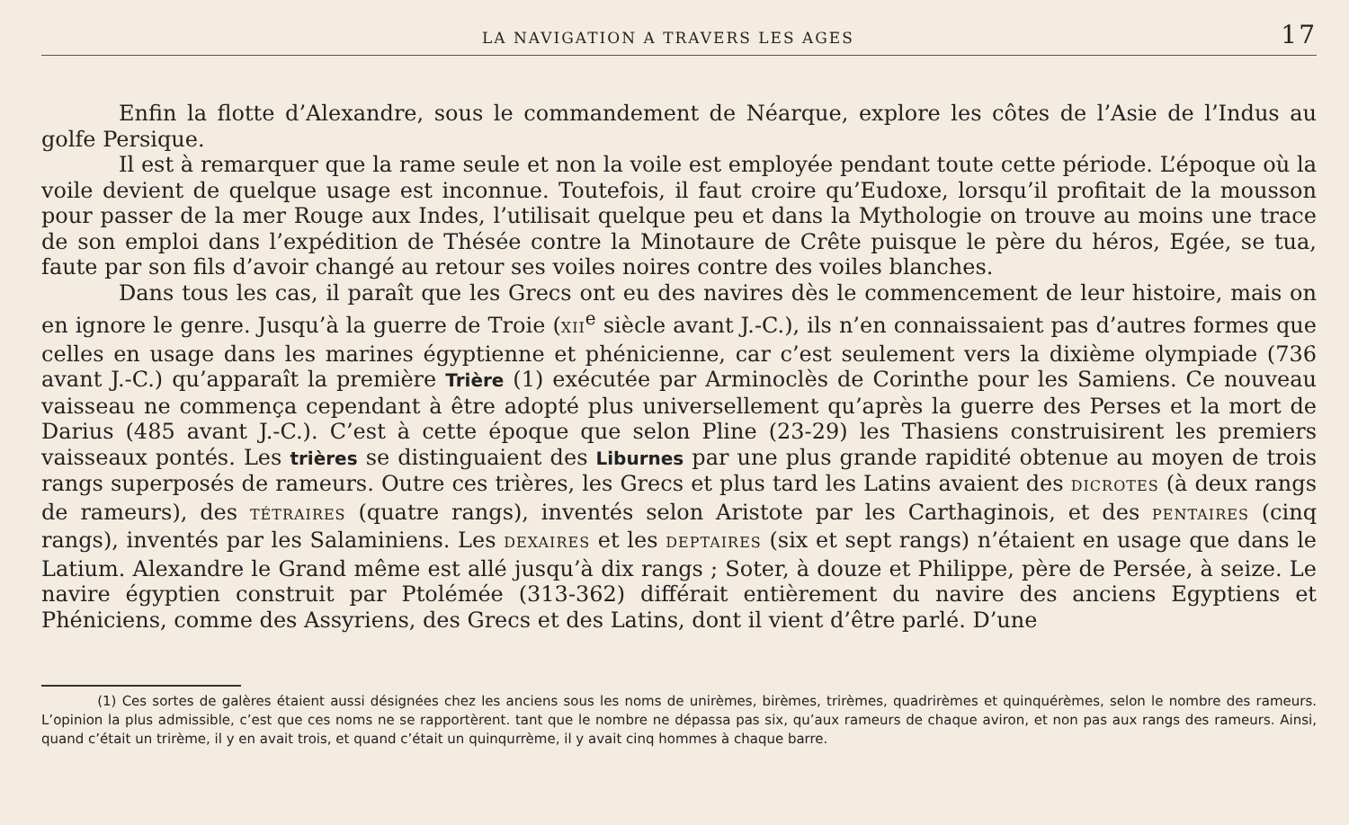LA NAVIGATION A TRAVERS LES AGES 17
Enfin la flotte d’Alexandre, sous le commandement de Néarque, explore les côtes de l’Asie de l’Indus au golfe Persique.
Il est à remarquer que la rame seule et non la voile est employée pendant toute cette période. L’époque où la voile devient de quelque usage est inconnue. Toutefois, il faut croire qu’Eudoxe, lorsqu’il profitait de la mousson pour passer de la mer Rouge aux Indes, l’utilisait quelque peu et dans la Mythologie on trouve au moins une trace de son emploi dans l’expédition de Thésée contre la Minotaure de Crête puisque le père du héros, Egée, se tua, faute par son fils d’avoir changé au retour ses voiles noires contre des voiles blanches.
Dans tous les cas, il paraît que les Grecs ont eu des navires dès le commencement de leur histoire, mais on en ignore le genre. Jusqu’à la guerre de Troie (XII<sup>e</sup> siècle avant J.-C.), ils n’en connaissaient pas d’autres formes que celles en usage dans les marines égyptienne et phénicienne, car c’est seulement vers la dixième olympiade (736 avant J.-C.) qu’apparaît la première Trière (1) exécutée par Arminoclès de Corinthe pour les Samiens. Ce nouveau vaisseau ne commença cependant à être adopté plus universellement qu’après la guerre des Perses et la mort de Darius (485 avant J.-C.). C’est à cette époque que selon Pline (23-29) les Thasiens construisirent les premiers vaisseaux pontés. Les trières se distinguaient des Liburnes par une plus grande rapidité obtenue au moyen de trois rangs superposés de rameurs. Outre ces trières, les Grecs et plus tard les Latins avaient des DICROTES (à deux rangs de rameurs), des TÉTRAIRES (quatre rangs), inventés selon Aristote par les Carthaginois, et des PENTAIRES (cinq rangs), inventés par les Salaminiens. Les DEXAIRES et les DEPTAIRES (six et sept rangs) n’étaient en usage que dans le Latium. Alexandre le Grand même est allé jusqu’à dix rangs ; Soter, à douze et Philippe, père de Persée, à seize. Le navire égyptien construit par Ptolémée (313-362) différait entièrement du navire des anciens Egyptiens et Phéniciens, comme des Assyriens, des Grecs et des Latins, dont il vient d’être parlé. D’une
(1) Ces sortes de galères étaient aussi désignées chez les anciens sous les noms de unirèmes, birèmes, trirèmes, quadrirèmes et quinquérèmes, selon le nombre des rameurs. L’opinion la plus admissible, c’est que ces noms ne se rapportèrent. tant que le nombre ne dépassa pas six, qu’aux rameurs de chaque aviron, et non pas aux rangs des rameurs. Ainsi, quand c’était un trirème, il y en avait trois, et quand c’était un quinqurrème, il y avait cinq hommes à chaque barre.